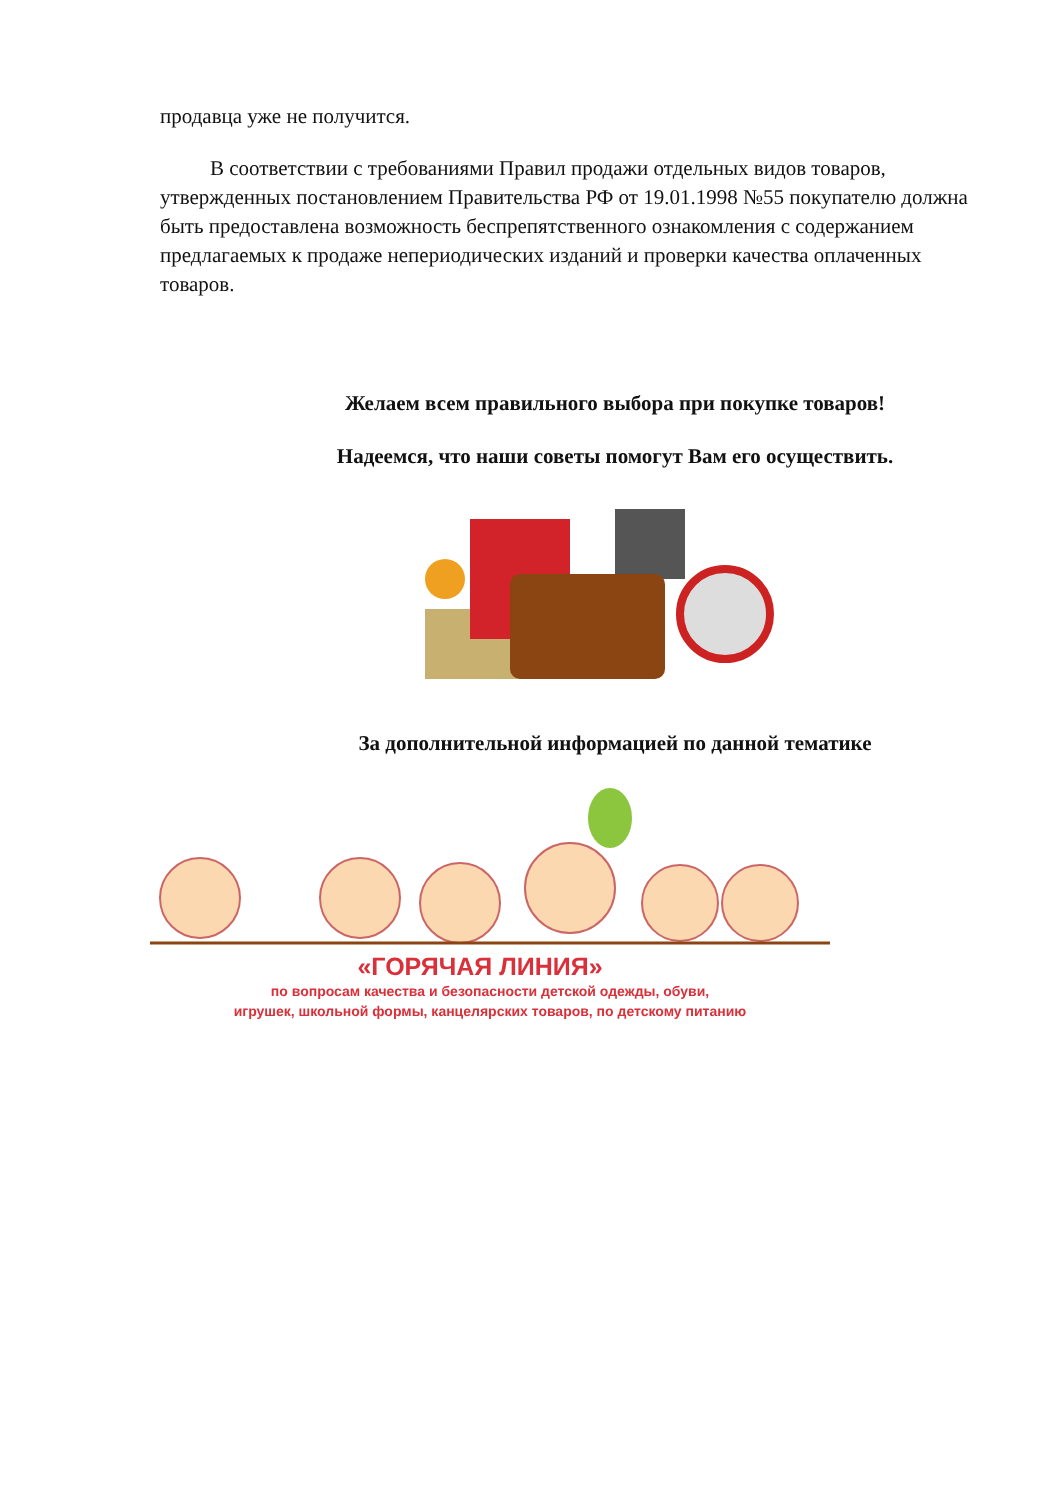продавца уже не получится.
В соответствии с требованиями Правил продажи отдельных видов товаров, утвержденных постановлением Правительства РФ от 19.01.1998 №55 покупателю должна быть предоставлена возможность беспрепятственного ознакомления с содержанием предлагаемых к продаже непериодических изданий и проверки качества оплаченных товаров.
Желаем всем правильного выбора при покупке товаров!
Надеемся, что наши советы помогут Вам его осуществить.
За дополнительной информацией по данной тематике
«ГОРЯЧАЯ ЛИНИЯ»
по вопросам качества и безопасности детской одежды, обуви,
игрушек, школьной формы, канцелярских товаров, по детскому питанию